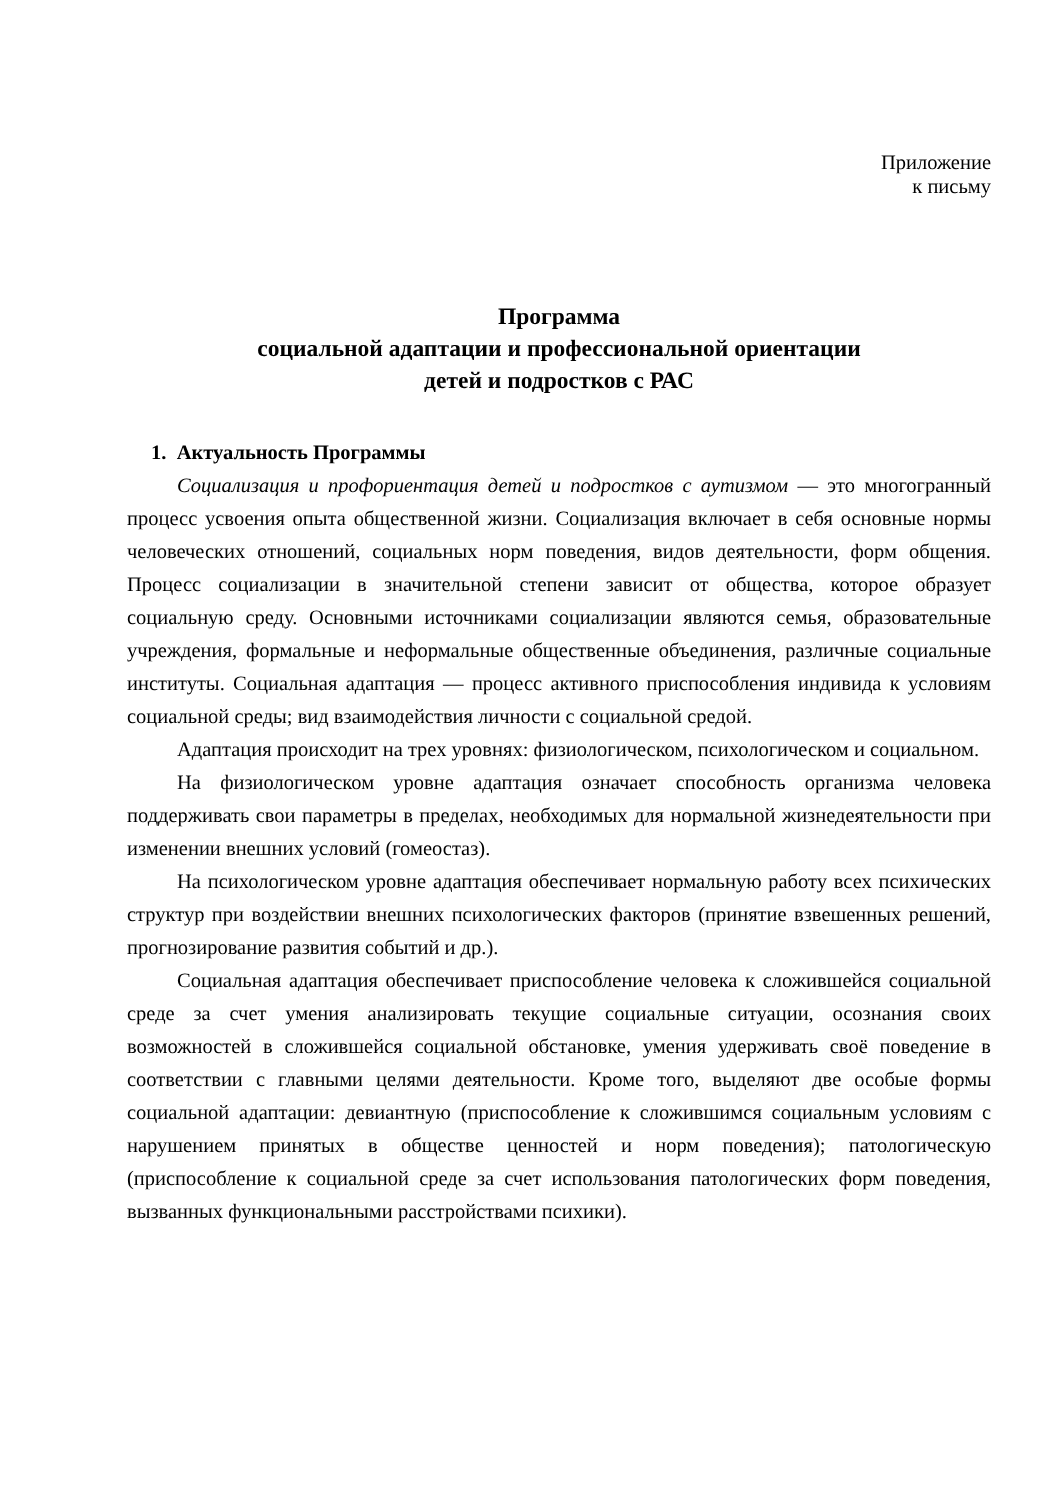Приложение
к письму
Программа
социальной адаптации и профессиональной ориентации
детей и подростков с РАС
1. Актуальность Программы
Социализация и профориентация детей и подростков с аутизмом — это многогранный процесс усвоения опыта общественной жизни. Социализация включает в себя основные нормы человеческих отношений, социальных норм поведения, видов деятельности, форм общения. Процесс социализации в значительной степени зависит от общества, которое образует социальную среду. Основными источниками социализации являются семья, образовательные учреждения, формальные и неформальные общественные объединения, различные социальные институты. Социальная адаптация — процесс активного приспособления индивида к условиям социальной среды; вид взаимодействия личности с социальной средой.
Адаптация происходит на трех уровнях: физиологическом, психологическом и социальном.
На физиологическом уровне адаптация означает способность организма человека поддерживать свои параметры в пределах, необходимых для нормальной жизнедеятельности при изменении внешних условий (гомеостаз).
На психологическом уровне адаптация обеспечивает нормальную работу всех психических структур при воздействии внешних психологических факторов (принятие взвешенных решений, прогнозирование развития событий и др.).
Социальная адаптация обеспечивает приспособление человека к сложившейся социальной среде за счет умения анализировать текущие социальные ситуации, осознания своих возможностей в сложившейся социальной обстановке, умения удерживать своё поведение в соответствии с главными целями деятельности. Кроме того, выделяют две особые формы социальной адаптации: девиантную (приспособление к сложившимся социальным условиям с нарушением принятых в обществе ценностей и норм поведения); патологическую (приспособление к социальной среде за счет использования патологических форм поведения, вызванных функциональными расстройствами психики).